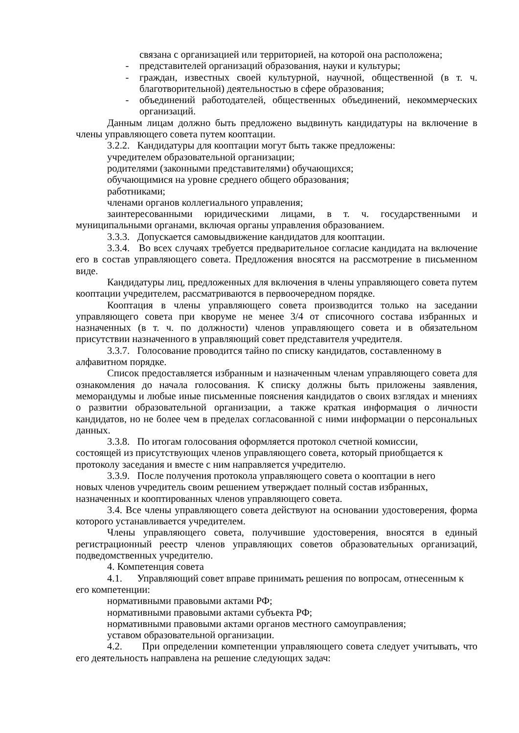связана с организацией или территорией, на которой она расположена;
- представителей организаций образования, науки и культуры;
- граждан, известных своей культурной, научной, общественной (в т. ч. благотворительной) деятельностью в сфере образования;
- объединений работодателей, общественных объединений, некоммерческих организаций.
Данным лицам должно быть предложено выдвинуть кандидатуры на включение в члены управляющего совета путем кооптации.
3.2.2. Кандидатуры для кооптации могут быть также предложены:
учредителем образовательной организации;
родителями (законными представителями) обучающихся;
обучающимися на уровне среднего общего образования;
работниками;
членами органов коллегиального управления;
заинтересованными юридическими лицами, в т. ч. государственными и муниципальными органами, включая органы управления образованием.
3.3.3. Допускается самовыдвижение кандидатов для кооптации.
3.3.4. Во всех случаях требуется предварительное согласие кандидата на включение его в состав управляющего совета. Предложения вносятся на рассмотрение в письменном виде.
Кандидатуры лиц, предложенных для включения в члены управляющего совета путем кооптации учредителем, рассматриваются в первоочередном порядке.
Кооптация в члены управляющего совета производится только на заседании управляющего совета при кворуме не менее 3/4 от списочного состава избранных и назначенных (в т. ч. по должности) членов управляющего совета и в обязательном присутствии назначенного в управляющий совет представителя учредителя.
3.3.7. Голосование проводится тайно по списку кандидатов, составленному в алфавитном порядке.
Список предоставляется избранным и назначенным членам управляющего совета для ознакомления до начала голосования. К списку должны быть приложены заявления, меморандумы и любые иные письменные пояснения кандидатов о своих взглядах и мнениях о развитии образовательной организации, а также краткая информация о личности кандидатов, но не более чем в пределах согласованной с ними информации о персональных данных.
3.3.8. По итогам голосования оформляется протокол счетной комиссии, состоящей из присутствующих членов управляющего совета, который приобщается к протоколу заседания и вместе с ним направляется учредителю.
3.3.9. После получения протокола управляющего совета о кооптации в него новых членов учредитель своим решением утверждает полный состав избранных, назначенных и кооптированных членов управляющего совета.
3.4. Все члены управляющего совета действуют на основании удостоверения, форма которого устанавливается учредителем.
Члены управляющего совета, получившие удостоверения, вносятся в единый регистрационный реестр членов управляющих советов образовательных организаций, подведомственных учредителю.
4. Компетенция совета
4.1. Управляющий совет вправе принимать решения по вопросам, отнесенным к
его компетенции:
нормативными правовыми актами РФ;
нормативными правовыми актами субъекта РФ;
нормативными правовыми актами органов местного самоуправления;
уставом образовательной организации.
4.2. При определении компетенции управляющего совета следует учитывать, что его деятельность направлена на решение следующих задач: